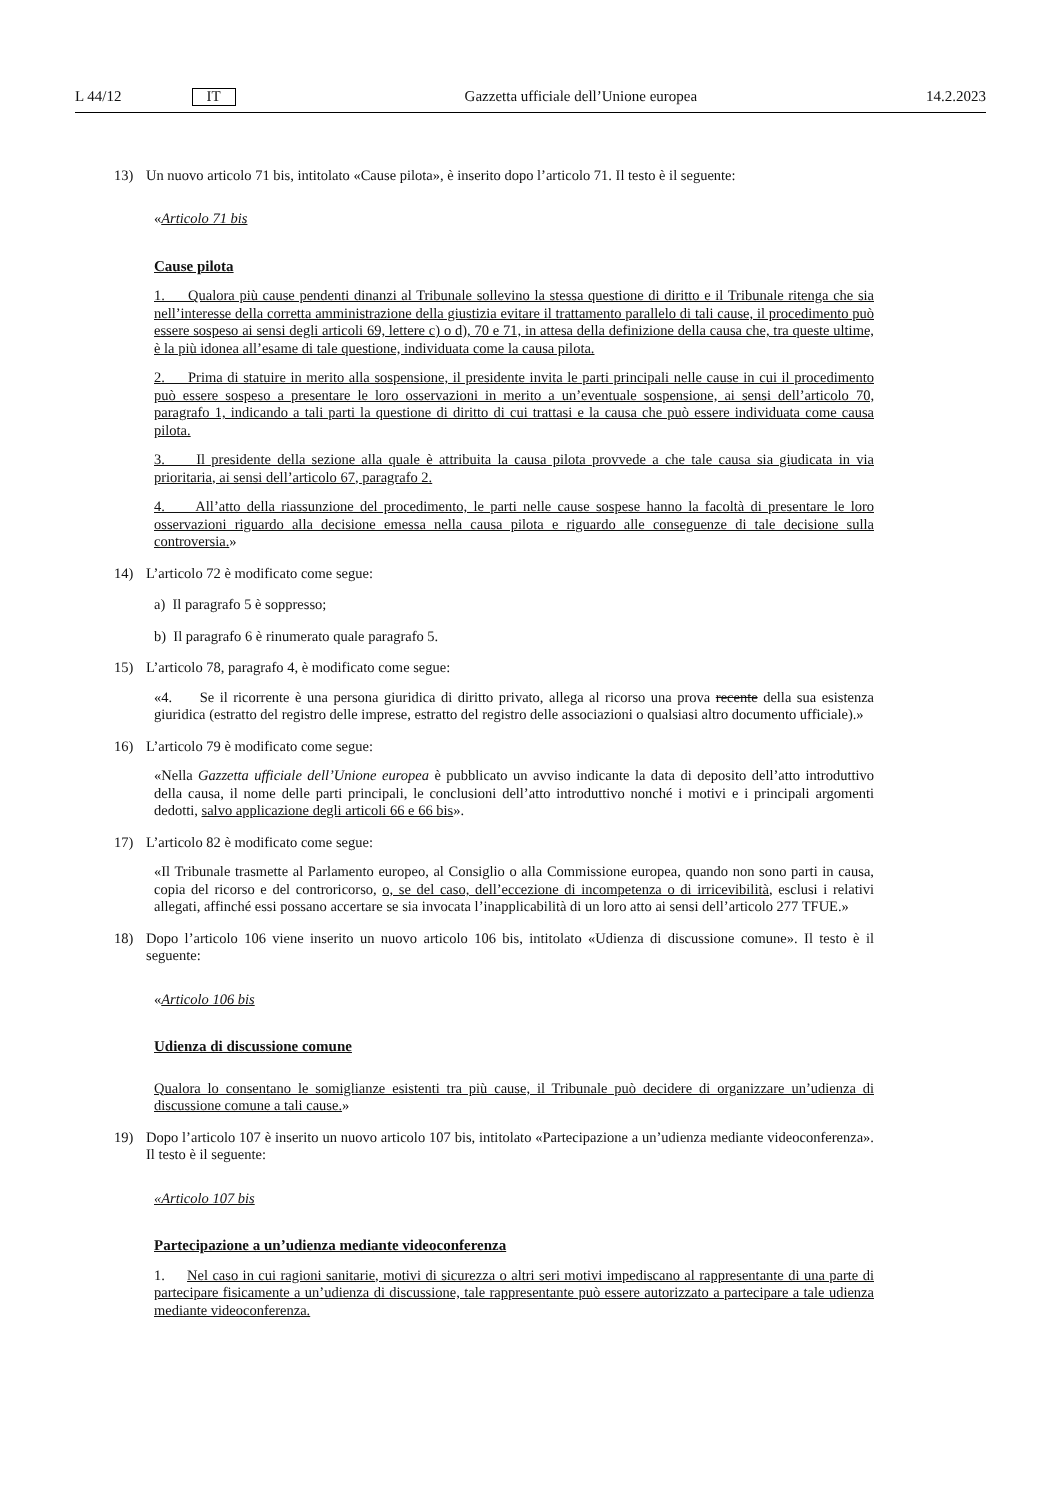L 44/12 IT
Gazzetta ufficiale dell’Unione europea 14.2.2023
13) Un nuovo articolo 71 bis, intitolato «Cause pilota», è inserito dopo l’articolo 71. Il testo è il seguente:
«Articolo 71 bis
Cause pilota
1. Qualora più cause pendenti dinanzi al Tribunale sollevino la stessa questione di diritto e il Tribunale ritenga che sia nell’interesse della corretta amministrazione della giustizia evitare il trattamento parallelo di tali cause, il procedimento può essere sospeso ai sensi degli articoli 69, lettere c) o d), 70 e 71, in attesa della definizione della causa che, tra queste ultime, è la più idonea all’esame di tale questione, individuata come la causa pilota.
2. Prima di statuire in merito alla sospensione, il presidente invita le parti principali nelle cause in cui il procedimento può essere sospeso a presentare le loro osservazioni in merito a un’eventuale sospensione, ai sensi dell’articolo 70, paragrafo 1, indicando a tali parti la questione di diritto di cui trattasi e la causa che può essere individuata come causa pilota.
3. Il presidente della sezione alla quale è attribuita la causa pilota provvede a che tale causa sia giudicata in via prioritaria, ai sensi dell’articolo 67, paragrafo 2.
4. All’atto della riassunzione del procedimento, le parti nelle cause sospese hanno la facoltà di presentare le loro osservazioni riguardo alla decisione emessa nella causa pilota e riguardo alle conseguenze di tale decisione sulla controversia.»
14) L’articolo 72 è modificato come segue:
a) Il paragrafo 5 è soppresso;
b) Il paragrafo 6 è rinumerato quale paragrafo 5.
15) L’articolo 78, paragrafo 4, è modificato come segue:
«4. Se il ricorrente è una persona giuridica di diritto privato, allega al ricorso una prova recente della sua esistenza giuridica (estratto del registro delle imprese, estratto del registro delle associazioni o qualsiasi altro documento ufficiale).»
16) L’articolo 79 è modificato come segue:
«Nella Gazzetta ufficiale dell’Unione europea è pubblicato un avviso indicante la data di deposito dell’atto introduttivo della causa, il nome delle parti principali, le conclusioni dell’atto introduttivo nonché i motivi e i principali argomenti dedotti, salvo applicazione degli articoli 66 e 66 bis».
17) L’articolo 82 è modificato come segue:
«Il Tribunale trasmette al Parlamento europeo, al Consiglio o alla Commissione europea, quando non sono parti in causa, copia del ricorso e del controricorso, o, se del caso, dell’eccezione di incompetenza o di irricevibilità, esclusi i relativi allegati, affinché essi possano accertare se sia invocata l’inapplicabilità di un loro atto ai sensi dell’articolo 277 TFUE.»
18) Dopo l’articolo 106 viene inserito un nuovo articolo 106 bis, intitolato «Udienza di discussione comune». Il testo è il seguente:
«Articolo 106 bis
Udienza di discussione comune
Qualora lo consentano le somiglianze esistenti tra più cause, il Tribunale può decidere di organizzare un’udienza di discussione comune a tali cause.»
19) Dopo l’articolo 107 è inserito un nuovo articolo 107 bis, intitolato «Partecipazione a un’udienza mediante videoconferenza». Il testo è il seguente:
«Articolo 107 bis
Partecipazione a un’udienza mediante videoconferenza
1. Nel caso in cui ragioni sanitarie, motivi di sicurezza o altri seri motivi impediscano al rappresentante di una parte di partecipare fisicamente a un’udienza di discussione, tale rappresentante può essere autorizzato a partecipare a tale udienza mediante videoconferenza.